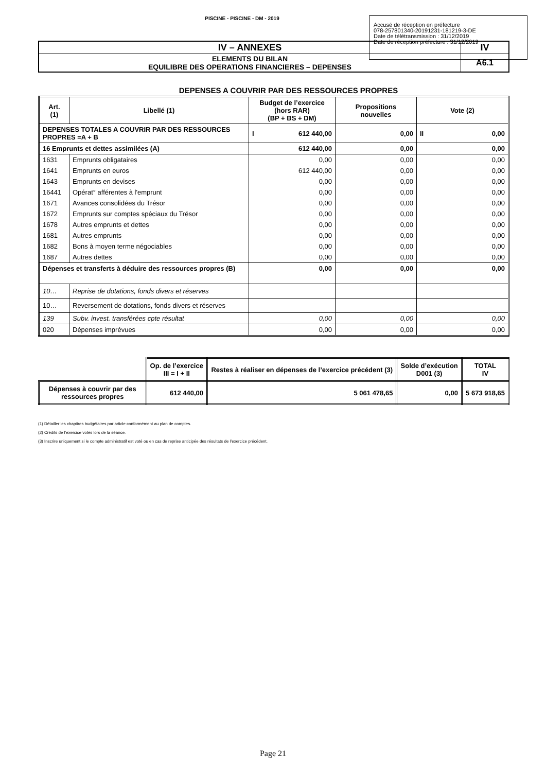PISCINE - PISCINE - DM - 2019
Accusé de réception en préfecture
078-257801340-20191231-181219-3-DE
Date de télétransmission : 31/12/2019
Date de réception préfecture : 31/12/2019
| IV – ANNEXES | IV |
| ELEMENTS DU BILAN EQUILIBRE DES OPERATIONS FINANCIERES – DEPENSES | A6.1 |
DEPENSES A COUVRIR PAR DES RESSOURCES PROPRES
| Art. (1) | Libellé (1) | Budget de l’exercice (hors RAR) (BP + BS + DM) | Propositions nouvelles | Vote (2) |
| --- | --- | --- | --- | --- |
| DEPENSES TOTALES A COUVRIR PAR DES RESSOURCES PROPRES =A + B | | I 612 440,00 | 0,00 | II 0,00 |
| 16 Emprunts et dettes assimilées (A) | | 612 440,00 | 0,00 | 0,00 |
| 1631 | Emprunts obligataires | 0,00 | 0,00 | 0,00 |
| 1641 | Emprunts en euros | 612 440,00 | 0,00 | 0,00 |
| 1643 | Emprunts en devises | 0,00 | 0,00 | 0,00 |
| 16441 | Opérat° afférentes à l'emprunt | 0,00 | 0,00 | 0,00 |
| 1671 | Avances consolidées du Trésor | 0,00 | 0,00 | 0,00 |
| 1672 | Emprunts sur comptes spéciaux du Trésor | 0,00 | 0,00 | 0,00 |
| 1678 | Autres emprunts et dettes | 0,00 | 0,00 | 0,00 |
| 1681 | Autres emprunts | 0,00 | 0,00 | 0,00 |
| 1682 | Bons à moyen terme négociables | 0,00 | 0,00 | 0,00 |
| 1687 | Autres dettes | 0,00 | 0,00 | 0,00 |
| Dépenses et transferts à déduire des ressources propres (B) | | 0,00 | 0,00 | 0,00 |
| 10… | Reprise de dotations, fonds divers et réserves | | | |
| 10… | Reversement de dotations, fonds divers et réserves | | | |
| 139 | Subv. invest. transférées cpte résultat | 0,00 | 0,00 | 0,00 |
| 020 | Dépenses imprévues | 0,00 | 0,00 | 0,00 |
| | Op. de l’exercice III = I + II | Restes à réaliser en dépenses de l’exercice précédent (3) | Solde d’exécution D001 (3) | TOTAL IV |
| --- | --- | --- | --- | --- |
| Dépenses à couvrir par des ressources propres | 612 440,00 | 5 061 478,65 | 0,00 | 5 673 918,65 |
(1) Détailler les chapitres budgétaires par article conformément au plan de comptes.
(2) Crédits de l’exercice votés lors de la séance.
(3) Inscrire uniquement si le compte administratif est voté ou en cas de reprise anticipée des résultats de l’exercice précédent.
Page 21